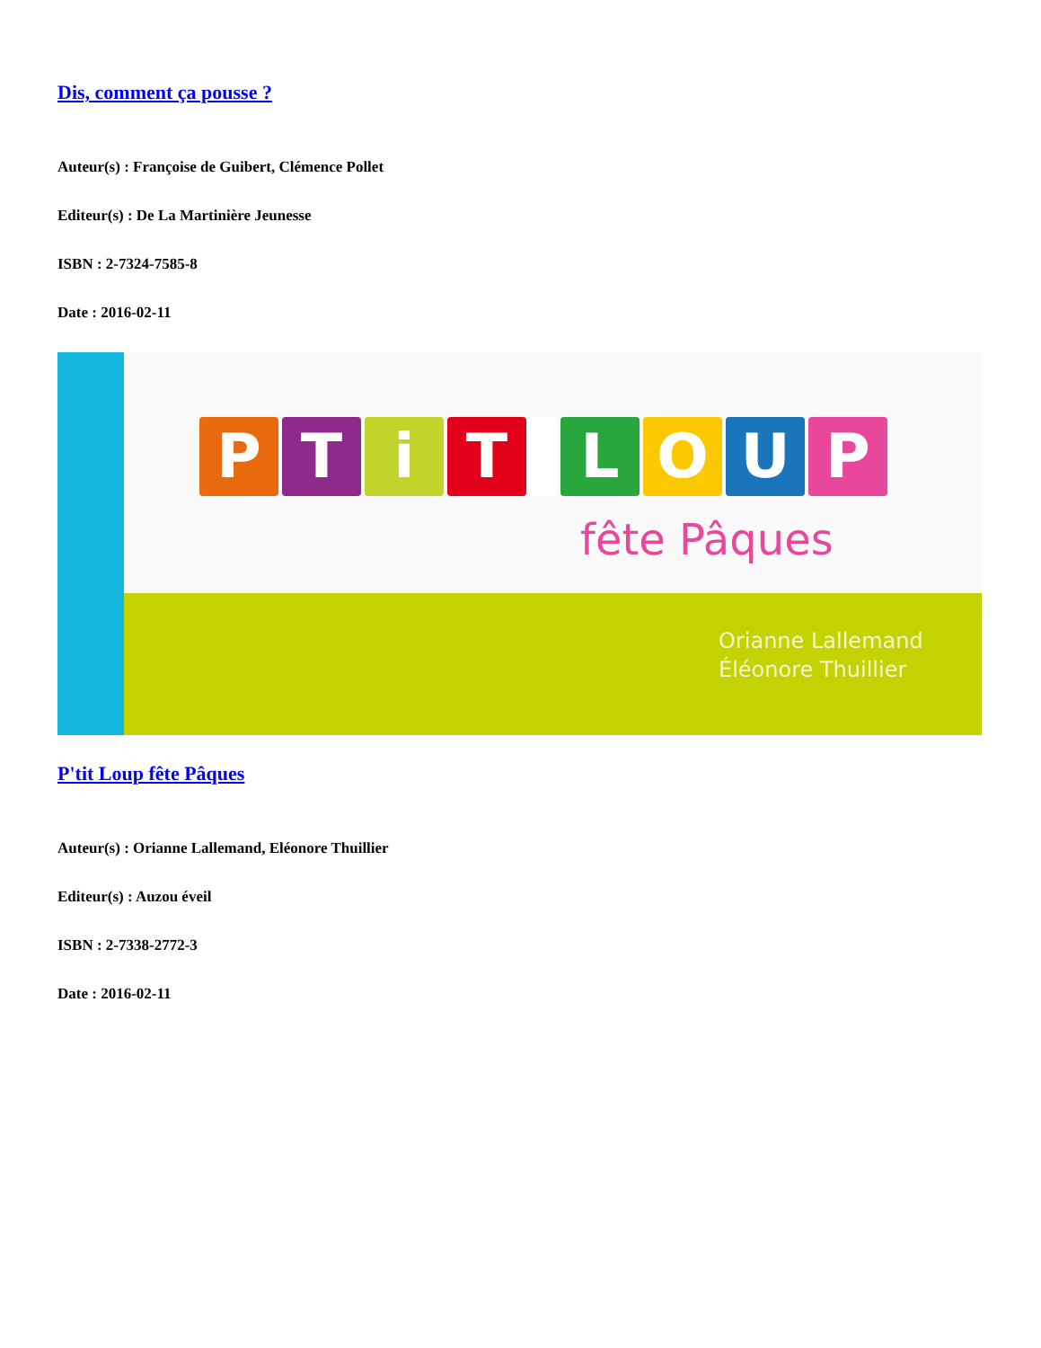Dis, comment ça pousse ?
Auteur(s) : Françoise de Guibert, Clémence Pollet
Editeur(s) : De La Martinière Jeunesse
ISBN : 2-7324-7585-8
Date : 2016-02-11
P T i T L O U P
fête Pâques
Orianne Lallemand
Éléonore Thuillier
P'tit Loup fête Pâques
Auteur(s) : Orianne Lallemand, Eléonore Thuillier
Editeur(s) : Auzou éveil
ISBN : 2-7338-2772-3
Date : 2016-02-11